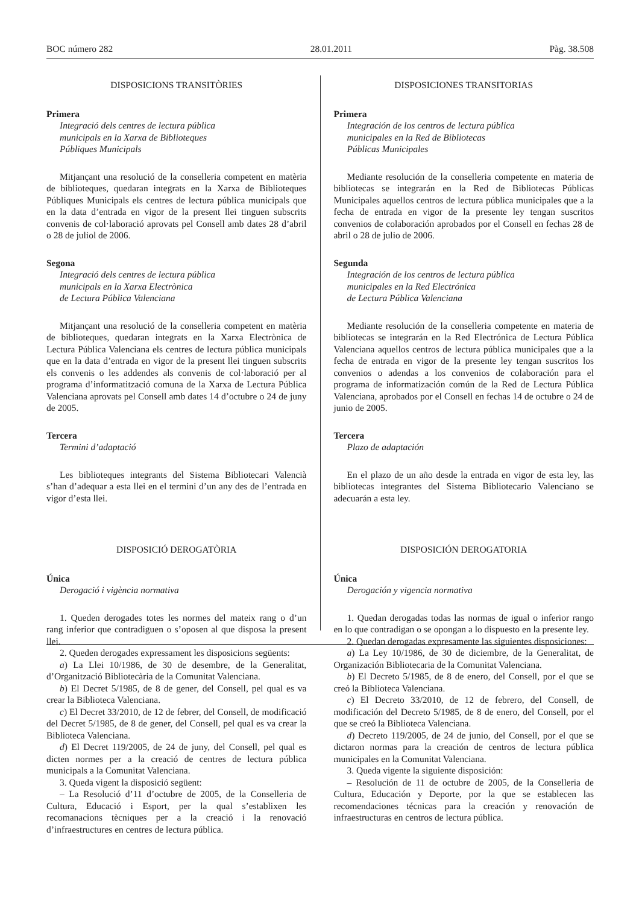BOC número 282 28.01.2011 Pàg. 38.508
DISPOSICIONS TRANSITÒRIES
Primera
Integració dels centres de lectura pública
municipals en la Xarxa de Biblioteques
Públiques Municipals
Mitjançant una resolució de la conselleria competent en matèria de biblioteques, quedaran integrats en la Xarxa de Biblioteques Públiques Municipals els centres de lectura pública municipals que en la data d’entrada en vigor de la present llei tinguen subscrits convenis de col·laboració aprovats pel Consell amb dates 28 d’abril o 28 de juliol de 2006.
Segona
Integració dels centres de lectura pública
municipals en la Xarxa Electrònica
de Lectura Pública Valenciana
Mitjançant una resolució de la conselleria competent en matèria de biblioteques, quedaran integrats en la Xarxa Electrònica de Lectura Pública Valenciana els centres de lectura pública municipals que en la data d’entrada en vigor de la present llei tinguen subscrits els convenis o les addendes als convenis de col·laboració per al programa d’informatització comuna de la Xarxa de Lectura Pública Valenciana aprovats pel Consell amb dates 14 d’octubre o 24 de juny de 2005.
Tercera
Termini d’adaptació
Les biblioteques integrants del Sistema Bibliotecari Valencià s’han d’adequar a esta llei en el termini d’un any des de l’entrada en vigor d’esta llei.
DISPOSICIÓ DEROGATÒRIA
Única
Derogació i vigència normativa
1. Queden derogades totes les normes del mateix rang o d’un rang inferior que contradiguen o s’oposen al que disposa la present llei.
2. Queden derogades expressament les disposicions següents:
a) La Llei 10/1986, de 30 de desembre, de la Generalitat, d’Organització Bibliotecària de la Comunitat Valenciana.
b) El Decret 5/1985, de 8 de gener, del Consell, pel qual es va crear la Biblioteca Valenciana.
c) El Decret 33/2010, de 12 de febrer, del Consell, de modificació del Decret 5/1985, de 8 de gener, del Consell, pel qual es va crear la Biblioteca Valenciana.
d) El Decret 119/2005, de 24 de juny, del Consell, pel qual es dicten normes per a la creació de centres de lectura pública municipals a la Comunitat Valenciana.
3. Queda vigent la disposició següent:
– La Resolució d’11 d’octubre de 2005, de la Conselleria de Cultura, Educació i Esport, per la qual s’establixen les recomanacions tècniques per a la creació i la renovació d’infraestructures en centres de lectura pública.
DISPOSICIONES TRANSITORIAS
Primera
Integración de los centros de lectura pública
municipales en la Red de Bibliotecas
Públicas Municipales
Mediante resolución de la conselleria competente en materia de bibliotecas se integrarán en la Red de Bibliotecas Públicas Municipales aquellos centros de lectura pública municipales que a la fecha de entrada en vigor de la presente ley tengan suscritos convenios de colaboración aprobados por el Consell en fechas 28 de abril o 28 de julio de 2006.
Segunda
Integración de los centros de lectura pública
municipales en la Red Electrónica
de Lectura Pública Valenciana
Mediante resolución de la conselleria competente en materia de bibliotecas se integrarán en la Red Electrónica de Lectura Pública Valenciana aquellos centros de lectura pública municipales que a la fecha de entrada en vigor de la presente ley tengan suscritos los convenios o adendas a los convenios de colaboración para el programa de informatización común de la Red de Lectura Pública Valenciana, aprobados por el Consell en fechas 14 de octubre o 24 de junio de 2005.
Tercera
Plazo de adaptación
En el plazo de un año desde la entrada en vigor de esta ley, las bibliotecas integrantes del Sistema Bibliotecario Valenciano se adecuarán a esta ley.
DISPOSICIÓN DEROGATORIA
Única
Derogación y vigencia normativa
1. Quedan derogadas todas las normas de igual o inferior rango en lo que contradigan o se opongan a lo dispuesto en la presente ley.
2. Quedan derogadas expresamente las siguientes disposiciones:
a) La Ley 10/1986, de 30 de diciembre, de la Generalitat, de Organización Bibliotecaria de la Comunitat Valenciana.
b) El Decreto 5/1985, de 8 de enero, del Consell, por el que se creó la Biblioteca Valenciana.
c) El Decreto 33/2010, de 12 de febrero, del Consell, de modificación del Decreto 5/1985, de 8 de enero, del Consell, por el que se creó la Biblioteca Valenciana.
d) Decreto 119/2005, de 24 de junio, del Consell, por el que se dictaron normas para la creación de centros de lectura pública municipales en la Comunitat Valenciana.
3. Queda vigente la siguiente disposición:
– Resolución de 11 de octubre de 2005, de la Conselleria de Cultura, Educación y Deporte, por la que se establecen las recomendaciones técnicas para la creación y renovación de infraestructuras en centros de lectura pública.